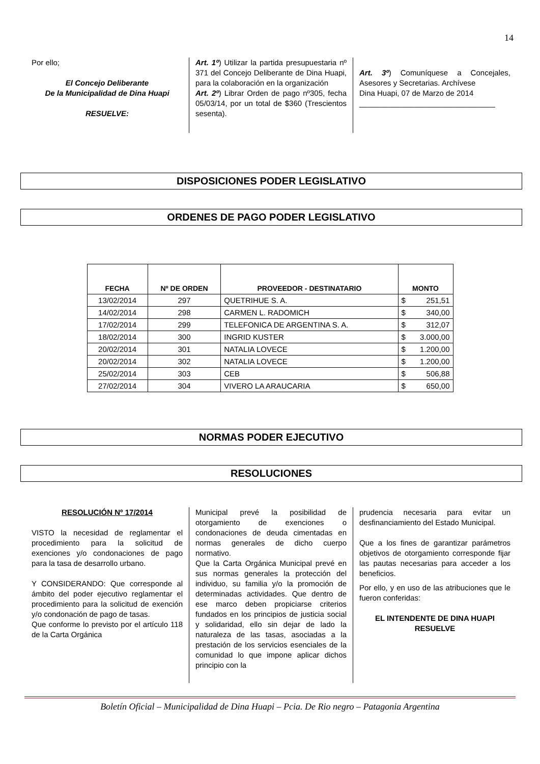14
Por ello;
El Concejo Deliberante
De la Municipalidad de Dina Huapi
RESUELVE:
Art. 1º) Utilizar la partida presupuestaria nº 371 del Concejo Deliberante de Dina Huapi, para la colaboración en la organización
Art. 2º) Librar Orden de pago nº305, fecha 05/03/14, por un total de $360 (Trescientos sesenta).
Art. 3º) Comuníquese a Concejales, Asesores y Secretarias. Archívese
Dina Huapi, 07 de Marzo de 2014
________________________________
DISPOSICIONES PODER LEGISLATIVO
ORDENES DE PAGO PODER LEGISLATIVO
| FECHA | Nº DE ORDEN | PROVEEDOR - DESTINATARIO | MONTO |
| --- | --- | --- | --- |
| 13/02/2014 | 297 | QUETRIHUE S. A. | $ 251,51 |
| 14/02/2014 | 298 | CARMEN L. RADOMICH | $ 340,00 |
| 17/02/2014 | 299 | TELEFONICA DE ARGENTINA S. A. | $ 312,07 |
| 18/02/2014 | 300 | INGRID KUSTER | $ 3.000,00 |
| 20/02/2014 | 301 | NATALIA LOVECE | $ 1.200,00 |
| 20/02/2014 | 302 | NATALIA LOVECE | $ 1.200,00 |
| 25/02/2014 | 303 | CEB | $ 506,88 |
| 27/02/2014 | 304 | VIVERO LA ARAUCARIA | $ 650,00 |
NORMAS PODER EJECUTIVO
RESOLUCIONES
RESOLUCIÓN Nº 17/2014
VISTO la necesidad de reglamentar el procedimiento para la solicitud de exenciones y/o condonaciones de pago para la tasa de desarrollo urbano.
Y CONSIDERANDO: Que corresponde al ámbito del poder ejecutivo reglamentar el procedimiento para la solicitud de exención y/o condonación de pago de tasas.
Que conforme lo previsto por el artículo 118 de la Carta Orgánica
Municipal prevé la posibilidad de otorgamiento de exenciones o condonaciones de deuda cimentadas en normas generales de dicho cuerpo normativo.
Que la Carta Orgánica Municipal prevé en sus normas generales la protección del individuo, su familia y/o la promoción de determinadas actividades. Que dentro de ese marco deben propiciarse criterios fundados en los principios de justicia social y solidaridad, ello sin dejar de lado la naturaleza de las tasas, asociadas a la prestación de los servicios esenciales de la comunidad lo que impone aplicar dichos principio con la
prudencia necesaria para evitar un desfinanciamiento del Estado Municipal.
Que a los fines de garantizar parámetros objetivos de otorgamiento corresponde fijar las pautas necesarias para acceder a los beneficios.
Por ello, y en uso de las atribuciones que le fueron conferidas:
EL INTENDENTE DE DINA HUAPI RESUELVE
Boletín Oficial – Municipalidad de Dina Huapi – Pcia. De Rio negro – Patagonia Argentina